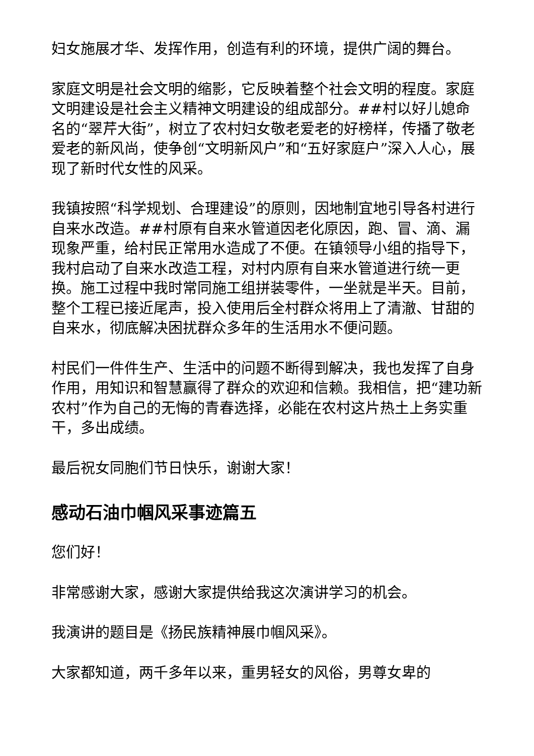妇女施展才华、发挥作用，创造有利的环境，提供广阔的舞台。
家庭文明是社会文明的缩影，它反映着整个社会文明的程度。家庭文明建设是社会主义精神文明建设的组成部分。##村以好儿媳命名的“翠芹大街”，树立了农村妇女敬老爱老的好榜样，传播了敬老爱老的新风尚，使争创“文明新风户”和“五好家庭户”深入人心，展现了新时代女性的风采。
我镇按照“科学规划、合理建设”的原则，因地制宜地引导各村进行自来水改造。##村原有自来水管道因老化原因，跑、冒、滴、漏现象严重，给村民正常用水造成了不便。在镇领导小组的指导下，我村启动了自来水改造工程，对村内原有自来水管道进行统一更换。施工过程中我时常同施工组拼装零件，一坐就是半天。目前，整个工程已接近尾声，投入使用后全村群众将用上了清澈、甘甜的自来水，彻底解决困扰群众多年的生活用水不便问题。
村民们一件件生产、生活中的问题不断得到解决，我也发挥了自身作用，用知识和智慧赢得了群众的欢迎和信赖。我相信，把“建功新农村”作为自己的无悔的青春选择，必能在农村这片热土上务实重干，多出成绩。
最后祝女同胞们节日快乐，谢谢大家！
感动石油巾帼风采事迹篇五
您们好！
非常感谢大家，感谢大家提供给我这次演讲学习的机会。
我演讲的题目是《扬民族精神展巾帼风采》。
大家都知道，两千多年以来，重男轻女的风俗，男尊女卑的